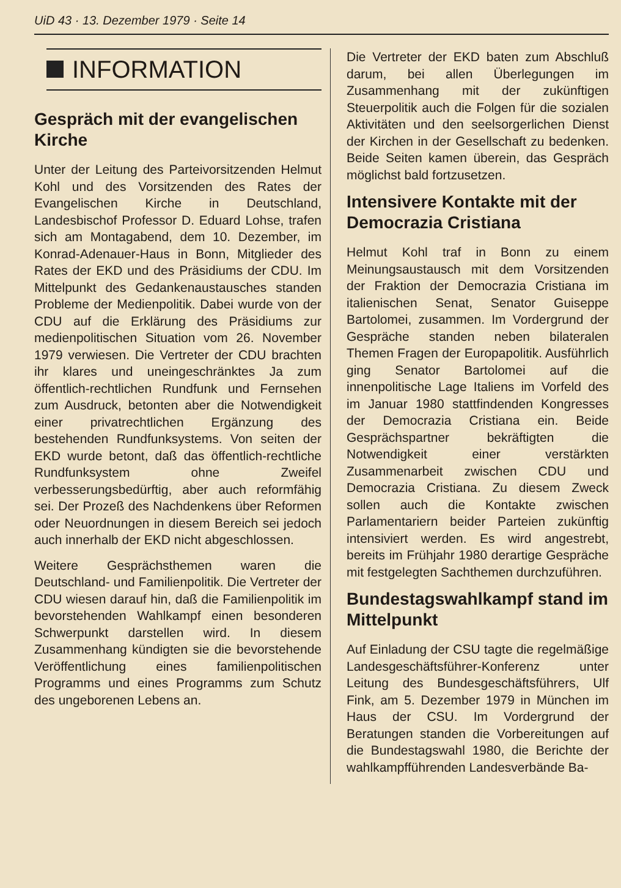UiD 43 · 13. Dezember 1979 · Seite 14
INFORMATION
Gespräch mit der evangelischen Kirche
Unter der Leitung des Parteivorsitzenden Helmut Kohl und des Vorsitzenden des Rates der Evangelischen Kirche in Deutschland, Landesbischof Professor D. Eduard Lohse, trafen sich am Montagabend, dem 10. Dezember, im Konrad-Adenauer-Haus in Bonn, Mitglieder des Rates der EKD und des Präsidiums der CDU. Im Mittelpunkt des Gedankenaustausches standen Probleme der Medienpolitik. Dabei wurde von der CDU auf die Erklärung des Präsidiums zur medienpolitischen Situation vom 26. November 1979 verwiesen. Die Vertreter der CDU brachten ihr klares und uneingeschränktes Ja zum öffentlich-rechtlichen Rundfunk und Fernsehen zum Ausdruck, betonten aber die Notwendigkeit einer privatrechtlichen Ergänzung des bestehenden Rundfunksystems. Von seiten der EKD wurde betont, daß das öffentlich-rechtliche Rundfunksystem ohne Zweifel verbesserungsbedürftig, aber auch reformfähig sei. Der Prozeß des Nachdenkens über Reformen oder Neuordnungen in diesem Bereich sei jedoch auch innerhalb der EKD nicht abgeschlossen.
Weitere Gesprächsthemen waren die Deutschland- und Familienpolitik. Die Vertreter der CDU wiesen darauf hin, daß die Familienpolitik im bevorstehenden Wahlkampf einen besonderen Schwerpunkt darstellen wird. In diesem Zusammenhang kündigten sie die bevorstehende Veröffentlichung eines familienpolitischen Programms und eines Programms zum Schutz des ungeborenen Lebens an.
Die Vertreter der EKD baten zum Abschluß darum, bei allen Überlegungen im Zusammenhang mit der zukünftigen Steuerpolitik auch die Folgen für die sozialen Aktivitäten und den seelsorgerlichen Dienst der Kirchen in der Gesellschaft zu bedenken. Beide Seiten kamen überein, das Gespräch möglichst bald fortzusetzen.
Intensivere Kontakte mit der Democrazia Cristiana
Helmut Kohl traf in Bonn zu einem Meinungsaustausch mit dem Vorsitzenden der Fraktion der Democrazia Cristiana im italienischen Senat, Senator Guiseppe Bartolomei, zusammen. Im Vordergrund der Gespräche standen neben bilateralen Themen Fragen der Europapolitik. Ausführlich ging Senator Bartolomei auf die innenpolitische Lage Italiens im Vorfeld des im Januar 1980 stattfindenden Kongresses der Democrazia Cristiana ein. Beide Gesprächspartner bekräftigten die Notwendigkeit einer verstärkten Zusammenarbeit zwischen CDU und Democrazia Cristiana. Zu diesem Zweck sollen auch die Kontakte zwischen Parlamentariern beider Parteien zukünftig intensiviert werden. Es wird angestrebt, bereits im Frühjahr 1980 derartige Gespräche mit festgelegten Sachthemen durchzuführen.
Bundestagswahlkampf stand im Mittelpunkt
Auf Einladung der CSU tagte die regelmäßige Landesgeschäftsführer-Konferenz unter Leitung des Bundesgeschäftsführers, Ulf Fink, am 5. Dezember 1979 in München im Haus der CSU. Im Vordergrund der Beratungen standen die Vorbereitungen auf die Bundestagswahl 1980, die Berichte der wahlkampfführenden Landesverbände Ba-